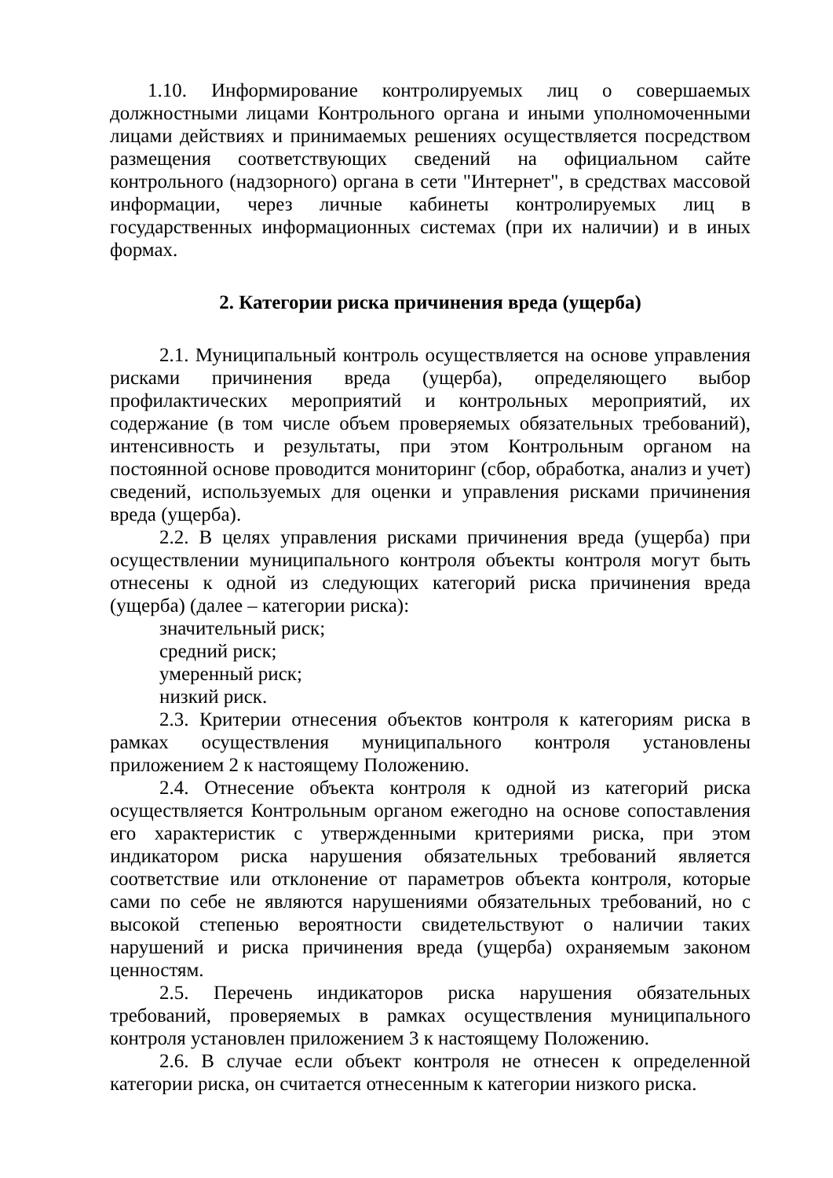1.10. Информирование контролируемых лиц о совершаемых должностными лицами Контрольного органа и иными уполномоченными лицами действиях и принимаемых решениях осуществляется посредством размещения соответствующих сведений на официальном сайте контрольного (надзорного) органа в сети "Интернет", в средствах массовой информации, через личные кабинеты контролируемых лиц в государственных информационных системах (при их наличии) и в иных формах.
2. Категории риска причинения вреда (ущерба)
2.1. Муниципальный контроль осуществляется на основе управления рисками причинения вреда (ущерба), определяющего выбор профилактических мероприятий и контрольных мероприятий, их содержание (в том числе объем проверяемых обязательных требований), интенсивность и результаты, при этом Контрольным органом на постоянной основе проводится мониторинг (сбор, обработка, анализ и учет) сведений, используемых для оценки и управления рисками причинения вреда (ущерба).
2.2. В целях управления рисками причинения вреда (ущерба) при осуществлении муниципального контроля объекты контроля могут быть отнесены к одной из следующих категорий риска причинения вреда (ущерба) (далее – категории риска):
значительный риск;
средний риск;
умеренный риск;
низкий риск.
2.3. Критерии отнесения объектов контроля к категориям риска в рамках осуществления муниципального контроля установлены приложением 2 к настоящему Положению.
2.4. Отнесение объекта контроля к одной из категорий риска осуществляется Контрольным органом ежегодно на основе сопоставления его характеристик с утвержденными критериями риска, при этом индикатором риска нарушения обязательных требований является соответствие или отклонение от параметров объекта контроля, которые сами по себе не являются нарушениями обязательных требований, но с высокой степенью вероятности свидетельствуют о наличии таких нарушений и риска причинения вреда (ущерба) охраняемым законом ценностям.
2.5. Перечень индикаторов риска нарушения обязательных требований, проверяемых в рамках осуществления муниципального контроля установлен приложением 3 к настоящему Положению.
2.6. В случае если объект контроля не отнесен к определенной категории риска, он считается отнесенным к категории низкого риска.